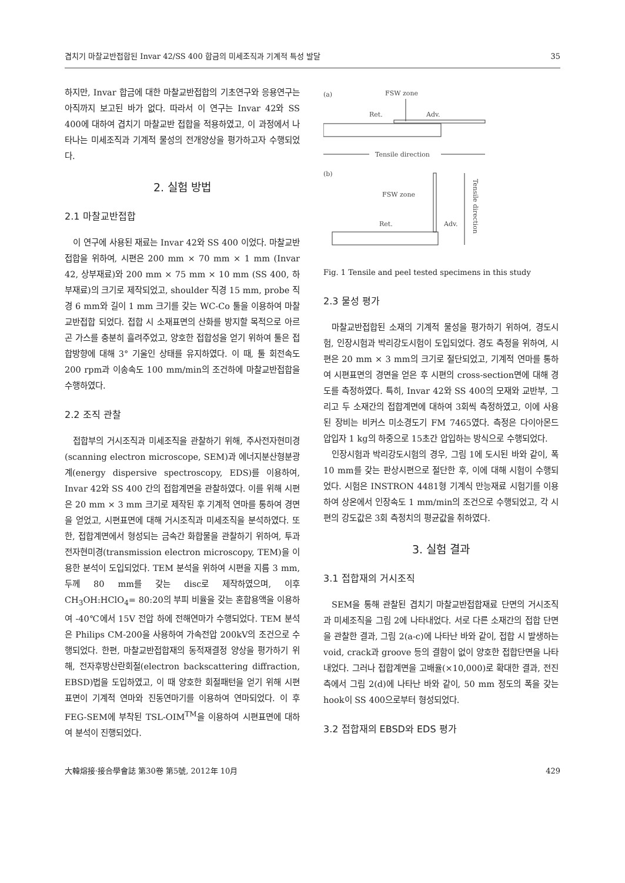겹치기 마찰교반접합된 Invar 42/SS 400 합금의 미세조직과 기계적 특성 발달 35
하지만, Invar 합금에 대한 마찰교반접합의 기초연구와 응용연구는 아직까지 보고된 바가 없다. 따라서 이 연구는 Invar 42와 SS 400에 대하여 겹치기 마찰교반 접합을 적용하였고, 이 과정에서 나타나는 미세조직과 기계적 물성의 전개양상을 평가하고자 수행되었다.
2. 실험 방법
2.1 마찰교반접합
이 연구에 사용된 재료는 Invar 42와 SS 400 이었다. 마찰교반접합을 위하여, 시편은 200 mm × 70 mm × 1 mm (Invar 42, 상부재료)와 200 mm × 75 mm × 10 mm (SS 400, 하부재료)의 크기로 제작되었고, shoulder 직경 15 mm, probe 직경 6 mm와 길이 1 mm 크기를 갖는 WC-Co 툴을 이용하여 마찰교반접합 되었다. 접합 시 소재표면의 산화를 방지할 목적으로 아르곤 가스를 충분히 흘려주었고, 양호한 접합성을 얻기 위하여 툴은 접합방향에 대해 3° 기울인 상태를 유지하였다. 이 때, 툴 회전속도 200 rpm과 이송속도 100 mm/min의 조건하에 마찰교반접합을 수행하였다.
2.2 조직 관찰
접합부의 거시조직과 미세조직을 관찰하기 위해, 주사전자현미경(scanning electron microscope, SEM)과 에너지분산형분광계(energy dispersive spectroscopy, EDS)를 이용하여, Invar 42와 SS 400 간의 접합계면을 관찰하였다. 이를 위해 시편은 20 mm × 3 mm 크기로 제작된 후 기계적 연마를 통하여 경면을 얻었고, 시편표면에 대해 거시조직과 미세조직을 분석하였다. 또한, 접합계면에서 형성되는 금속간 화합물을 관찰하기 위하여, 투과전자현미경(transmission electron microscopy, TEM)을 이용한 분석이 도입되었다. TEM 분석을 위하여 시편을 지름 3 mm, 두께 80 mm를 갖는 disc로 제작하였으며, 이후 CH<sub>3</sub>OH:HClO<sub>4</sub>= 80:20의 부피 비율을 갖는 혼합용액을 이용하여 -40℃에서 15V 전압 하에 전해연마가 수행되었다. TEM 분석은 Philips CM-200을 사용하여 가속전압 200kV의 조건으로 수행되었다. 한편, 마찰교반접합재의 동적재결정 양상을 평가하기 위해, 전자후방산란회절(electron backscattering diffraction, EBSD)법을 도입하였고, 이 때 양호한 회절패턴을 얻기 위해 시편표면이 기계적 연마와 진동연마기를 이용하여 연마되었다. 이 후 FEG-SEM에 부착된 TSL-OIM<sup>TM</sup>을 이용하여 시편표면에 대하여 분석이 진행되었다.
(a)
FSW zone
Ret.
Adv.
Tensile direction
(b)
FSW zone
Ret.
Adv.
Tensile direction
Fig. 1 Tensile and peel tested specimens in this study
2.3 물성 평가
마찰교반접합된 소재의 기계적 물성을 평가하기 위하여, 경도시험, 인장시험과 박리강도시험이 도입되었다. 경도 측정을 위하여, 시편은 20 mm × 3 mm의 크기로 절단되었고, 기계적 연마를 통하여 시편표면의 경면을 얻은 후 시편의 cross-section면에 대해 경도를 측정하였다. 특히, Invar 42와 SS 400의 모재와 교반부, 그리고 두 소재간의 접합계면에 대하여 3회씩 측정하였고, 이에 사용된 장비는 비커스 미소경도기 FM 7465였다. 측정은 다이아몬드 압입자 1 kg의 하중으로 15초간 압입하는 방식으로 수행되었다.
인장시험과 박리강도시험의 경우, 그림 1에 도시된 바와 같이, 폭 10 mm를 갖는 판상시편으로 절단한 후, 이에 대해 시험이 수행되었다. 시험은 INSTRON 4481형 기계식 만능재료 시험기를 이용하여 상온에서 인장속도 1 mm/min의 조건으로 수행되었고, 각 시편의 강도값은 3회 측정치의 평균값을 취하였다.
3. 실험 결과
3.1 접합재의 거시조직
SEM을 통해 관찰된 겹치기 마찰교반접합재료 단면의 거시조직과 미세조직을 그림 2에 나타내었다. 서로 다른 소재간의 접합 단면을 관찰한 결과, 그림 2(a-c)에 나타난 바와 같이, 접합 시 발생하는 void, crack과 groove 등의 결함이 없이 양호한 접합단면을 나타내었다. 그러나 접합계면을 고배율(×10,000)로 확대한 결과, 전진측에서 그림 2(d)에 나타난 바와 같이, 50 mm 정도의 폭을 갖는 hook이 SS 400으로부터 형성되었다.
3.2 접합재의 EBSD와 EDS 평가
大韓熔接·接合學會誌 第30卷 第5號, 2012年 10月 429